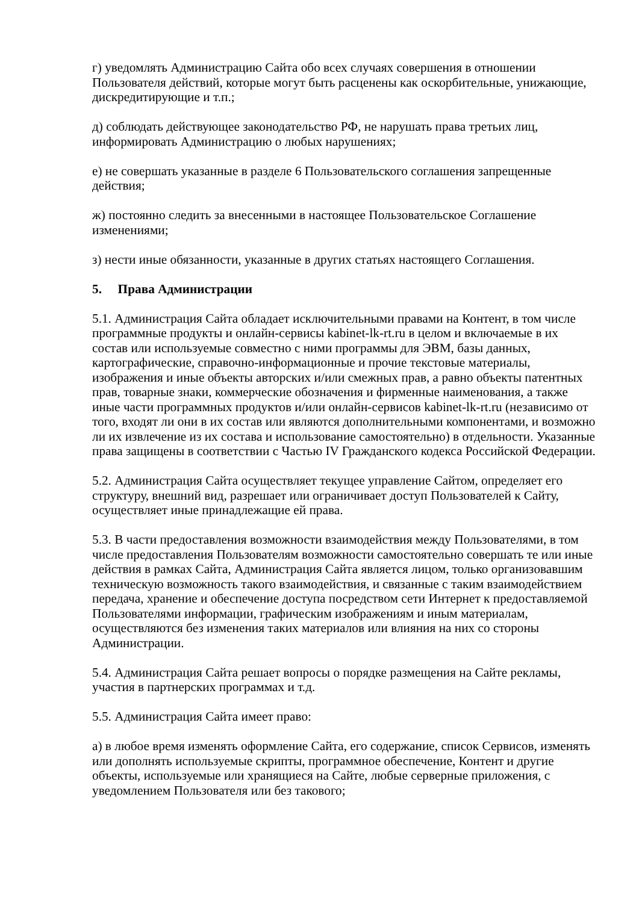г) уведомлять Администрацию Сайта обо всех случаях совершения в отношении Пользователя действий, которые могут быть расценены как оскорбительные, унижающие, дискредитирующие и т.п.;
д) соблюдать действующее законодательство РФ, не нарушать права третьих лиц, информировать Администрацию о любых нарушениях;
е) не совершать указанные в разделе 6 Пользовательского соглашения запрещенные действия;
ж) постоянно следить за внесенными в настоящее Пользовательское Соглашение изменениями;
з) нести иные обязанности, указанные в других статьях настоящего Соглашения.
5. Права Администрации
5.1. Администрация Сайта обладает исключительными правами на Контент, в том числе программные продукты и онлайн-сервисы kabinet-lk-rt.ru в целом и включаемые в их состав или используемые совместно с ними программы для ЭВМ, базы данных, картографические, справочно-информационные и прочие текстовые материалы, изображения и иные объекты авторских и/или смежных прав, а равно объекты патентных прав, товарные знаки, коммерческие обозначения и фирменные наименования, а также иные части программных продуктов и/или онлайн-сервисов kabinet-lk-rt.ru (независимо от того, входят ли они в их состав или являются дополнительными компонентами, и возможно ли их извлечение из их состава и использование самостоятельно) в отдельности. Указанные права защищены в соответствии с Частью IV Гражданского кодекса Российской Федерации.
5.2. Администрация Сайта осуществляет текущее управление Сайтом, определяет его структуру, внешний вид, разрешает или ограничивает доступ Пользователей к Сайту, осуществляет иные принадлежащие ей права.
5.3. В части предоставления возможности взаимодействия между Пользователями, в том числе предоставления Пользователям возможности самостоятельно совершать те или иные действия в рамках Сайта, Администрация Сайта является лицом, только организовавшим техническую возможность такого взаимодействия, и связанные с таким взаимодействием передача, хранение и обеспечение доступа посредством сети Интернет к предоставляемой Пользователями информации, графическим изображениям и иным материалам, осуществляются без изменения таких материалов или влияния на них со стороны Администрации.
5.4. Администрация Сайта решает вопросы о порядке размещения на Сайте рекламы, участия в партнерских программах и т.д.
5.5. Администрация Сайта имеет право:
а) в любое время изменять оформление Сайта, его содержание, список Сервисов, изменять или дополнять используемые скрипты, программное обеспечение, Контент и другие объекты, используемые или хранящиеся на Сайте, любые серверные приложения, с уведомлением Пользователя или без такового;